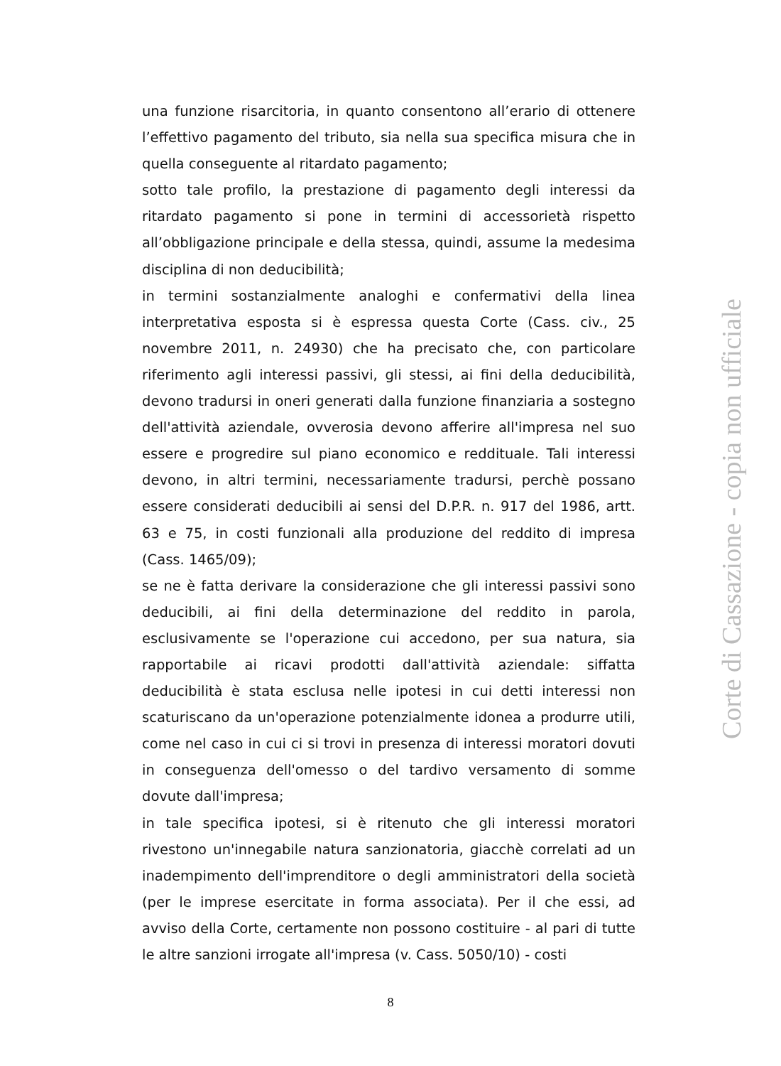una funzione risarcitoria, in quanto consentono all’erario di ottenere l’effettivo pagamento del tributo, sia nella sua specifica misura che in quella conseguente al ritardato pagamento;
sotto tale profilo, la prestazione di pagamento degli interessi da ritardato pagamento si pone in termini di accessorietà rispetto all’obbligazione principale e della stessa, quindi, assume la medesima disciplina di non deducibilità;
in termini sostanzialmente analoghi e confermativi della linea interpretativa esposta si è espressa questa Corte (Cass. civ., 25 novembre 2011, n. 24930) che ha precisato che, con particolare riferimento agli interessi passivi, gli stessi, ai fini della deducibilità, devono tradursi in oneri generati dalla funzione finanziaria a sostegno dell'attività aziendale, ovverosia devono afferire all'impresa nel suo essere e progredire sul piano economico e reddituale. Tali interessi devono, in altri termini, necessariamente tradursi, perchè possano essere considerati deducibili ai sensi del D.P.R. n. 917 del 1986, artt. 63 e 75, in costi funzionali alla produzione del reddito di impresa (Cass. 1465/09);
se ne è fatta derivare la considerazione che gli interessi passivi sono deducibili, ai fini della determinazione del reddito in parola, esclusivamente se l'operazione cui accedono, per sua natura, sia rapportabile ai ricavi prodotti dall'attività aziendale: siffatta deducibilità è stata esclusa nelle ipotesi in cui detti interessi non scaturiscano da un'operazione potenzialmente idonea a produrre utili, come nel caso in cui ci si trovi in presenza di interessi moratori dovuti in conseguenza dell'omesso o del tardivo versamento di somme dovute dall'impresa;
in tale specifica ipotesi, si è ritenuto che gli interessi moratori rivestono un'innegabile natura sanzionatoria, giacchè correlati ad un inadempimento dell'imprenditore o degli amministratori della società (per le imprese esercitate in forma associata). Per il che essi, ad avviso della Corte, certamente non possono costituire - al pari di tutte le altre sanzioni irrogate all'impresa (v. Cass. 5050/10) - costi
8
Corte di Cassazione - copia non ufficiale